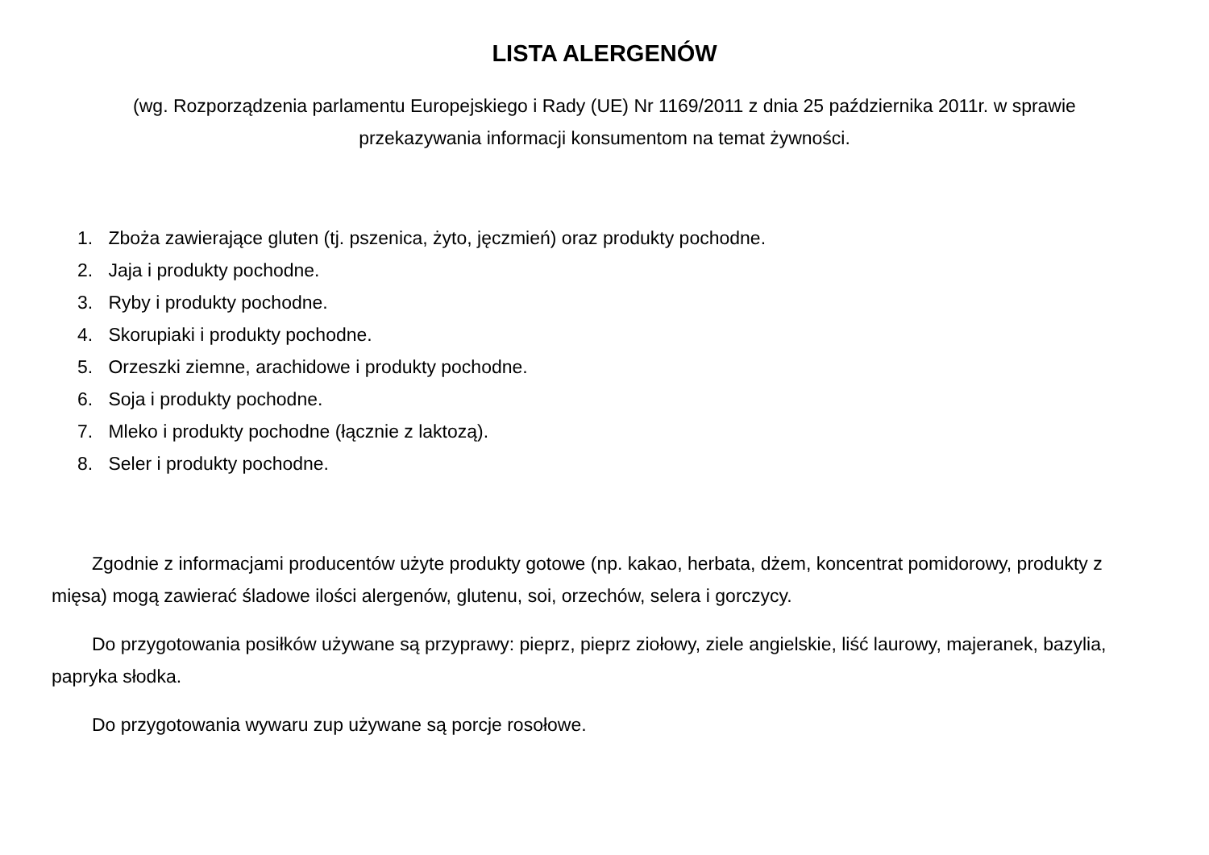LISTA ALERGENÓW
(wg. Rozporządzenia parlamentu Europejskiego i Rady (UE) Nr 1169/2011 z dnia 25 października 2011r. w sprawie
przekazywania informacji konsumentom na temat żywności.
1. Zboża zawierające gluten (tj. pszenica, żyto, jęczmień) oraz produkty pochodne.
2. Jaja i produkty pochodne.
3. Ryby i produkty pochodne.
4. Skorupiaki i produkty pochodne.
5. Orzeszki ziemne, arachidowe i produkty pochodne.
6. Soja i produkty pochodne.
7. Mleko i produkty pochodne (łącznie z laktozą).
8. Seler i produkty pochodne.
Zgodnie z informacjami producentów użyte produkty gotowe (np. kakao, herbata, dżem, koncentrat pomidorowy, produkty z mięsa) mogą zawierać śladowe ilości alergenów, glutenu, soi, orzechów, selera i gorczycy.
Do przygotowania posiłków używane są przyprawy: pieprz, pieprz ziołowy, ziele angielskie, liść laurowy, majeranek, bazylia, papryka słodka.
Do przygotowania wywaru zup używane są porcje rosołowe.